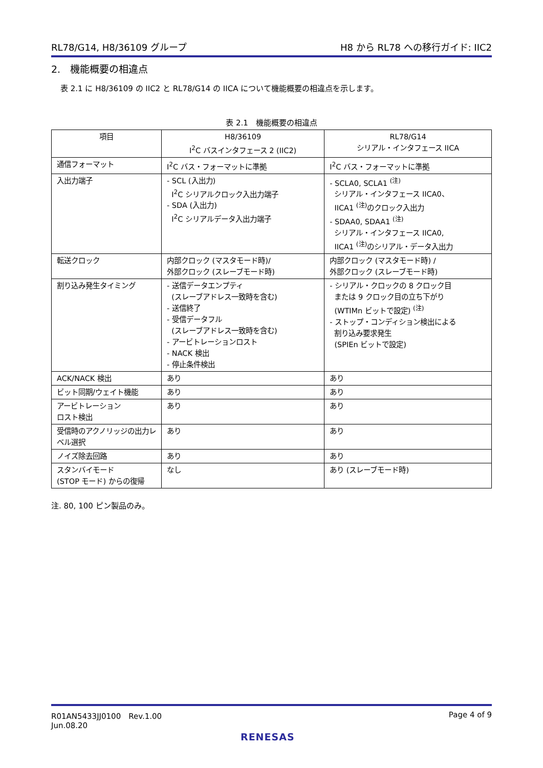RL78/G14, H8/36109 グループ H8 から RL78 への移行ガイド: IIC2
2.　機能概要の相違点
表 2.1 に H8/36109 の IIC2 と RL78/G14 の IICA について機能概要の相違点を示します。
表 2.1　機能概要の相違点
| 項目 | H8/36109 I<sup>2</sup>C バスインタフェース 2 (IIC2) | RL78/G14 シリアル・インタフェース IICA |
| --- | --- | --- |
| 通信フォーマット | I<sup>2</sup>C バス・フォーマットに準拠 | I<sup>2</sup>C バス・フォーマットに準拠 |
| 入出力端子 | - SCL (入出力) I<sup>2</sup>C シリアルクロック入出力端子 - SDA (入出力) I<sup>2</sup>C シリアルデータ入出力端子 | - SCLA0, SCLA1 <sup>(注)</sup> シリアル・インタフェース IICA0、 IICA1 <sup>(注)</sup>のクロック入出力 - SDAA0, SDAA1 <sup>(注)</sup> シリアル・インタフェース IICA0, IICA1 <sup>(注)</sup>のシリアル・データ入出力 |
| 転送クロック | 内部クロック (マスタモード時)/ 外部クロック (スレーブモード時) | 内部クロック (マスタモード時) / 外部クロック (スレーブモード時) |
| 割り込み発生タイミング | - 送信データエンプティ (スレーブアドレス一致時を含む) - 送信終了 - 受信データフル (スレーブアドレス一致時を含む) - アービトレーションロスト - NACK 検出 - 停止条件検出 | - シリアル・クロックの 8 クロック目 または 9 クロック目の立ち下がり (WTIMn ビットで設定) <sup>(注)</sup> - ストップ・コンディション検出による 割り込み要求発生 (SPIEn ビットで設定) |
| ACK/NACK 検出 | あり | あり |
| ビット同期/ウェイト機能 | あり | あり |
| アービトレーション ロスト検出 | あり | あり |
| 受信時のアクノリッジの出力レベル選択 | あり | あり |
| ノイズ除去回路 | あり | あり |
| スタンバイモード (STOP モード) からの復帰 | なし | あり (スレーブモード時) |
注. 80, 100 ピン製品のみ。
R01AN5433JJ0100　Rev.1.00
Jun.08.20 Page 4 of 9
RENESAS